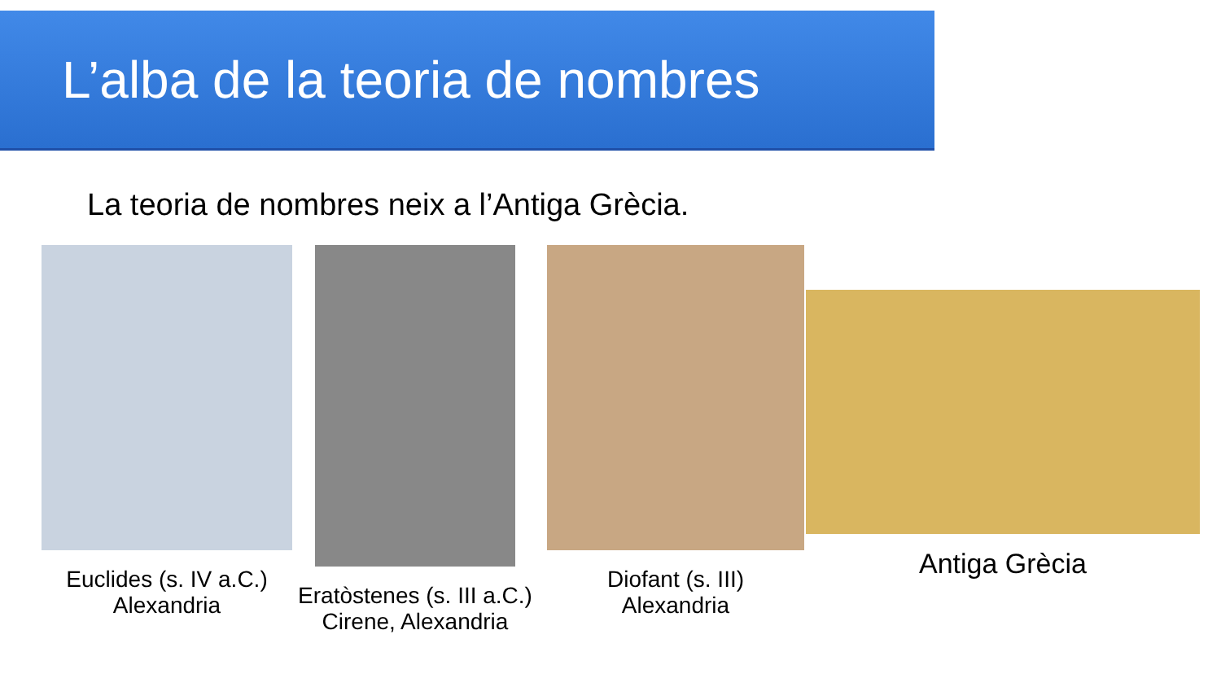L’alba de la teoria de nombres
La teoria de nombres neix a l’Antiga Grècia.
Euclides (s. IV a.C.)
Alexandria
Eratòstenes (s. III a.C.)
Cirene, Alexandria
Diofant (s. III)
Alexandria
Antiga Grècia